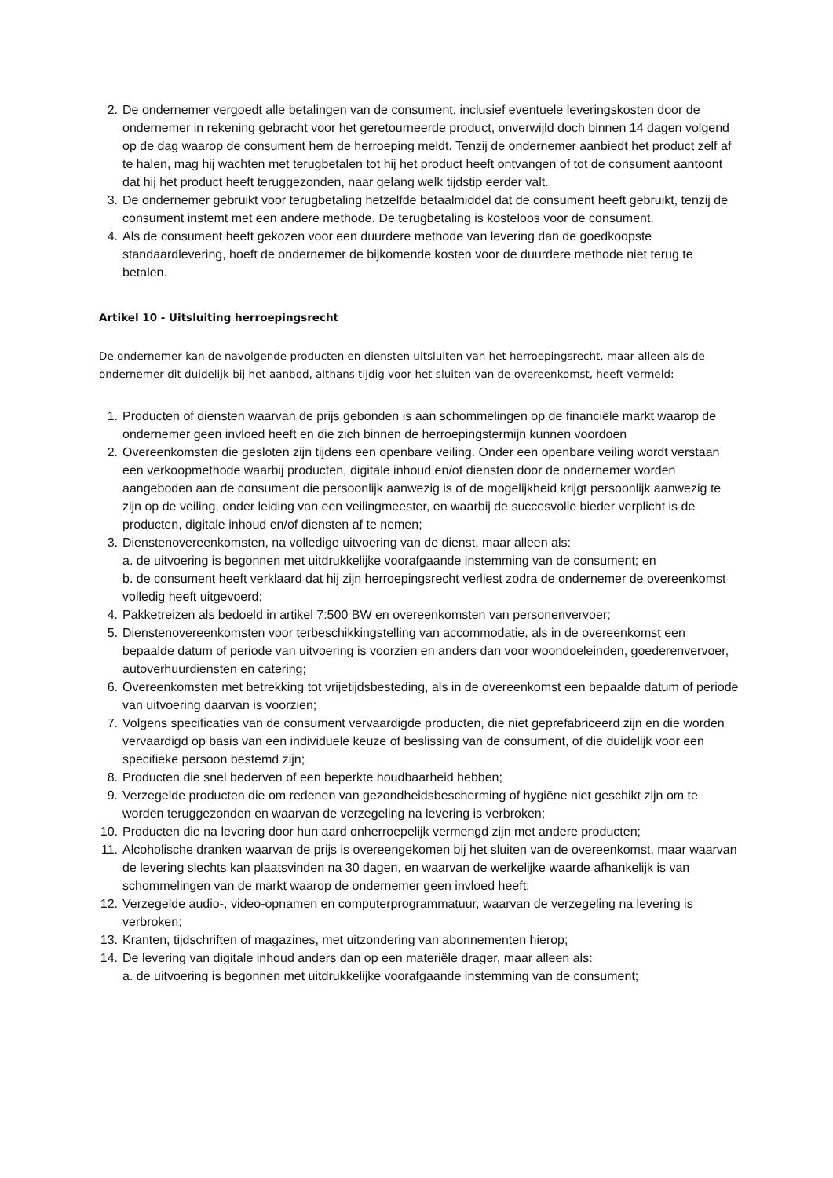2. De ondernemer vergoedt alle betalingen van de consument, inclusief eventuele leveringskosten door de ondernemer in rekening gebracht voor het geretourneerde product, onverwijld doch binnen 14 dagen volgend op de dag waarop de consument hem de herroeping meldt. Tenzij de ondernemer aanbiedt het product zelf af te halen, mag hij wachten met terugbetalen tot hij het product heeft ontvangen of tot de consument aantoont dat hij het product heeft teruggezonden, naar gelang welk tijdstip eerder valt.
3. De ondernemer gebruikt voor terugbetaling hetzelfde betaalmiddel dat de consument heeft gebruikt, tenzij de consument instemt met een andere methode. De terugbetaling is kosteloos voor de consument.
4. Als de consument heeft gekozen voor een duurdere methode van levering dan de goedkoopste standaardlevering, hoeft de ondernemer de bijkomende kosten voor de duurdere methode niet terug te betalen.
Artikel 10 - Uitsluiting herroepingsrecht
De ondernemer kan de navolgende producten en diensten uitsluiten van het herroepingsrecht, maar alleen als de ondernemer dit duidelijk bij het aanbod, althans tijdig voor het sluiten van de overeenkomst, heeft vermeld:
1. Producten of diensten waarvan de prijs gebonden is aan schommelingen op de financiële markt waarop de ondernemer geen invloed heeft en die zich binnen de herroepingstermijn kunnen voordoen
2. Overeenkomsten die gesloten zijn tijdens een openbare veiling. Onder een openbare veiling wordt verstaan een verkoopmethode waarbij producten, digitale inhoud en/of diensten door de ondernemer worden aangeboden aan de consument die persoonlijk aanwezig is of de mogelijkheid krijgt persoonlijk aanwezig te zijn op de veiling, onder leiding van een veilingmeester, en waarbij de succesvolle bieder verplicht is de producten, digitale inhoud en/of diensten af te nemen;
3. Dienstenovereenkomsten, na volledige uitvoering van de dienst, maar alleen als:
a. de uitvoering is begonnen met uitdrukkelijke voorafgaande instemming van de consument; en
b. de consument heeft verklaard dat hij zijn herroepingsrecht verliest zodra de ondernemer de overeenkomst volledig heeft uitgevoerd;
4. Pakketreizen als bedoeld in artikel 7:500 BW en overeenkomsten van personenvervoer;
5. Dienstenovereenkomsten voor terbeschikkingstelling van accommodatie, als in de overeenkomst een bepaalde datum of periode van uitvoering is voorzien en anders dan voor woondoeleinden, goederenvervoer, autoverhuurdiensten en catering;
6. Overeenkomsten met betrekking tot vrijetijdsbesteding, als in de overeenkomst een bepaalde datum of periode van uitvoering daarvan is voorzien;
7. Volgens specificaties van de consument vervaardigde producten, die niet geprefabriceerd zijn en die worden vervaardigd op basis van een individuele keuze of beslissing van de consument, of die duidelijk voor een specifieke persoon bestemd zijn;
8. Producten die snel bederven of een beperkte houdbaarheid hebben;
9. Verzegelde producten die om redenen van gezondheidsbescherming of hygiëne niet geschikt zijn om te worden teruggezonden en waarvan de verzegeling na levering is verbroken;
10. Producten die na levering door hun aard onherroepelijk vermengd zijn met andere producten;
11. Alcoholische dranken waarvan de prijs is overeengekomen bij het sluiten van de overeenkomst, maar waarvan de levering slechts kan plaatsvinden na 30 dagen, en waarvan de werkelijke waarde afhankelijk is van schommelingen van de markt waarop de ondernemer geen invloed heeft;
12. Verzegelde audio-, video-opnamen en computerprogrammatuur, waarvan de verzegeling na levering is verbroken;
13. Kranten, tijdschriften of magazines, met uitzondering van abonnementen hierop;
14. De levering van digitale inhoud anders dan op een materiële drager, maar alleen als:
a. de uitvoering is begonnen met uitdrukkelijke voorafgaande instemming van de consument;